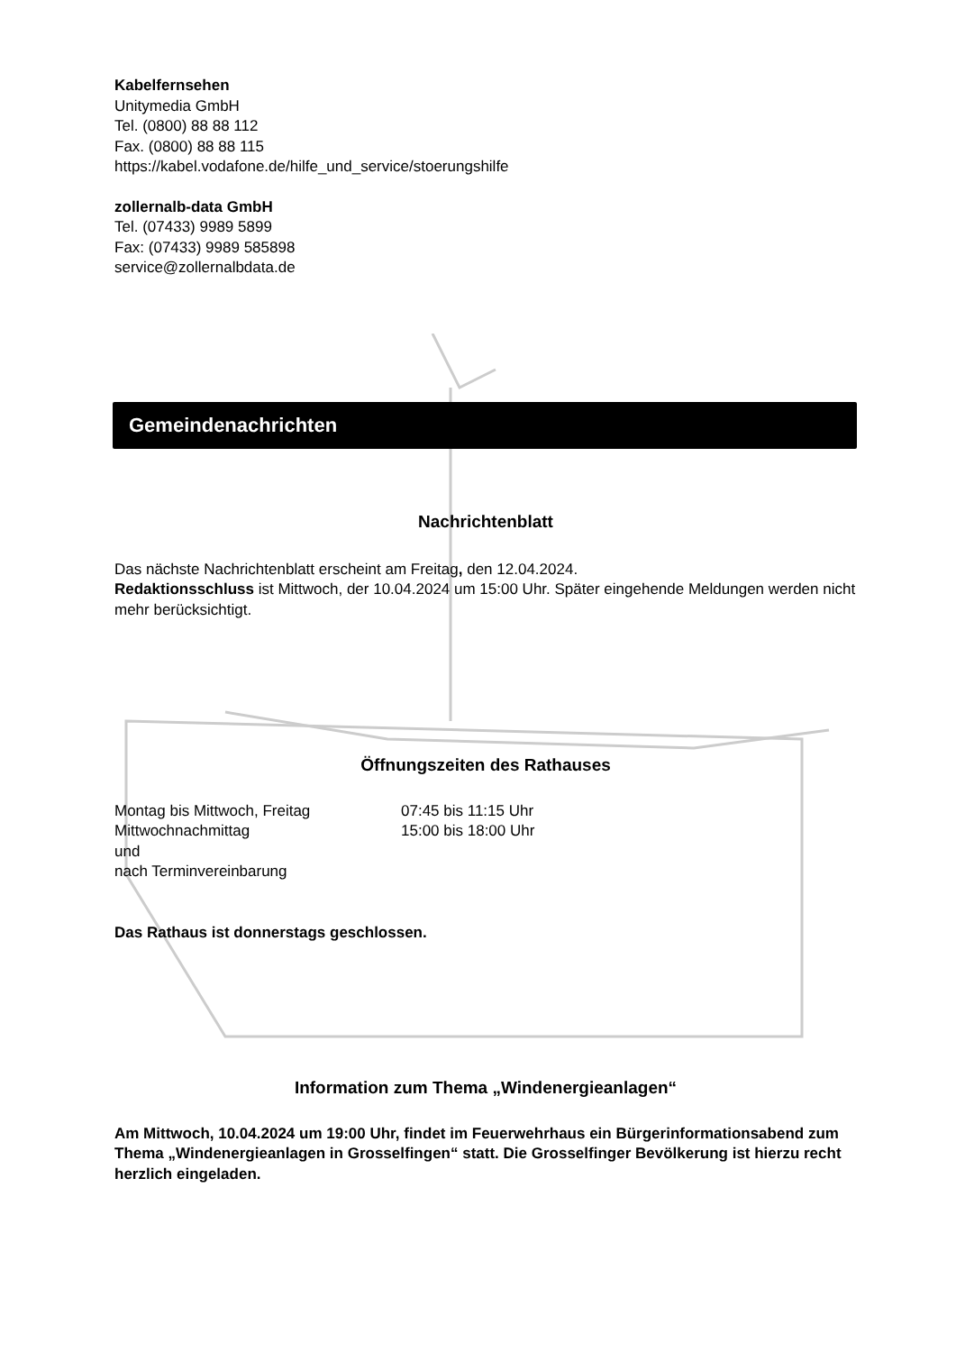Kabelfernsehen
Unitymedia GmbH
Tel. (0800) 88 88 112
Fax. (0800) 88 88 115
https://kabel.vodafone.de/hilfe_und_service/stoerungshilfe
zollernalb-data GmbH
Tel. (07433) 9989 5899
Fax: (07433) 9989 585898
service@zollernalbdata.de
Gemeindenachrichten
Nachrichtenblatt
Das nächste Nachrichtenblatt erscheint am Freitag, den 12.04.2024.
Redaktionsschluss ist Mittwoch, der 10.04.2024 um 15:00 Uhr. Später eingehende Meldungen werden nicht mehr berücksichtigt.
Öffnungszeiten des Rathauses
Montag bis Mittwoch, Freitag 07:45 bis 11:15 Uhr
Mittwochnachmittag 15:00 bis 18:00 Uhr
und
nach Terminvereinbarung
Das Rathaus ist donnerstags geschlossen.
Information zum Thema „Windenergieanlagen“
Am Mittwoch, 10.04.2024 um 19:00 Uhr, findet im Feuerwehrhaus ein Bürgerinformationsabend zum Thema „Windenergieanlagen in Grosselfingen“ statt. Die Grosselfinger Bevölkerung ist hierzu recht herzlich eingeladen.